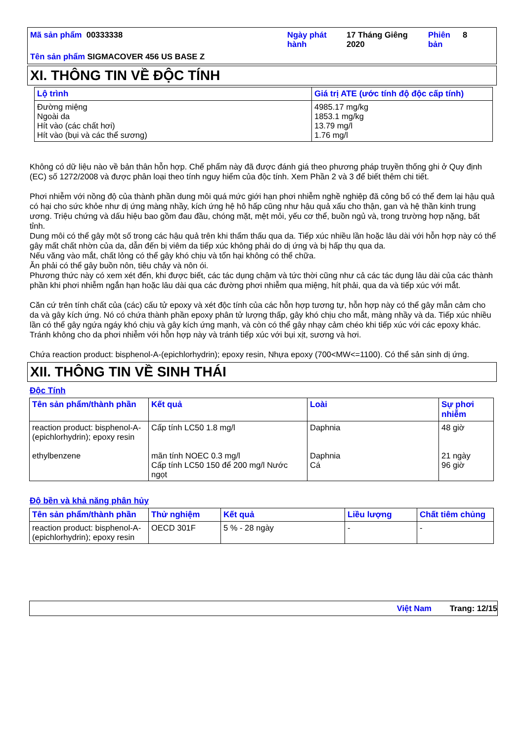Mã sản phẩm 00333338
Ngày phát hành
17 Tháng Giêng 2020
Phiên bản
8
Tên sản phẩm SIGMACOVER 456 US BASE Z
XI. THÔNG TIN VỀ ĐỘC TÍNH
| Lộ trình | Giá trị ATE (ước tính độ độc cấp tính) |
| --- | --- |
| Đường miệng Ngoài da Hít vào (các chất hơi) Hít vào (bụi và các thể sương) | 4985.17 mg/kg 1853.1 mg/kg 13.79 mg/l 1.76 mg/l |
Không có dữ liệu nào về bản thân hỗn hợp. Chế phẩm này đã được đánh giá theo phương pháp truyền thống ghi ở Quy định (EC) số 1272/2008 và được phân loại theo tính nguy hiểm của độc tính. Xem Phần 2 và 3 để biết thêm chi tiết.
Phơi nhiễm với nồng độ của thành phần dung môi quá mức giới hạn phơi nhiễm nghề nghiệp đã công bố có thể đem lại hậu quả có hại cho sức khỏe như dị ứng màng nhầy, kích ứng hệ hô hấp cũng như hậu quả xấu cho thận, gan và hệ thần kinh trung ương. Triệu chứng và dấu hiệu bao gồm đau đầu, chóng mặt, mệt mỏi, yếu cơ thể, buồn ngủ và, trong trường hợp nặng, bất tỉnh.
Dung môi có thể gây một số trong các hậu quả trên khi thẩm thấu qua da. Tiếp xúc nhiều lần hoặc lâu dài với hỗn hợp này có thể gây mất chất nhờn của da, dẫn đến bị viêm da tiếp xúc không phải do dị ứng và bị hấp thụ qua da.
Nếu văng vào mắt, chất lỏng có thể gây khó chịu và tổn hại không có thể chữa.
Ăn phải có thể gây buồn nôn, tiêu chảy và nôn ói.
Phương thức này có xem xét đến, khi được biết, các tác dụng chậm và tức thời cũng như cả các tác dụng lâu dài của các thành phần khi phơi nhiễm ngắn hạn hoặc lâu dài qua các đường phơi nhiễm qua miệng, hít phải, qua da và tiếp xúc với mắt.
Căn cứ trên tính chất của (các) cấu tử epoxy và xét độc tính của các hỗn hợp tương tự, hỗn hợp này có thể gây mẫn cảm cho da và gây kích ứng. Nó có chứa thành phần epoxy phân tử lượng thấp, gây khó chịu cho mắt, màng nhầy và da. Tiếp xúc nhiều lần có thể gây ngứa ngáy khó chịu và gây kích ứng mạnh, và còn có thể gây nhạy cảm chéo khi tiếp xúc với các epoxy khác. Tránh không cho da phơi nhiễm với hỗn hợp này và tránh tiếp xúc với bụi xịt, sương và hơi.
Chứa reaction product: bisphenol-A-(epichlorhydrin); epoxy resin, Nhựa epoxy (700<MW<=1100). Có thể sản sinh dị ứng.
XII. THÔNG TIN VỀ SINH THÁI
Độc Tính
| Tên sản phẩm/thành phần | Kết quả | Loài | Sự phơi nhiễm |
| --- | --- | --- | --- |
| reaction product: bisphenol-A-(epichlorhydrin); epoxy resin ethylbenzene | Cấp tính LC50 1.8 mg/l mãn tính NOEC 0.3 mg/l Cấp tính LC50 150 để 200 mg/l Nước ngọt | Daphnia Daphnia Cá | 48 giờ 21 ngày 96 giờ |
Độ bền và khả năng phân hủy
| Tên sản phẩm/thành phần | Thử nghiệm | Kết quả | Liều lượng | Chất tiêm chủng |
| --- | --- | --- | --- | --- |
| reaction product: bisphenol-A-(epichlorhydrin); epoxy resin | OECD 301F | 5 % - 28 ngày | - | - |
Việt Nam Trang: 12/15